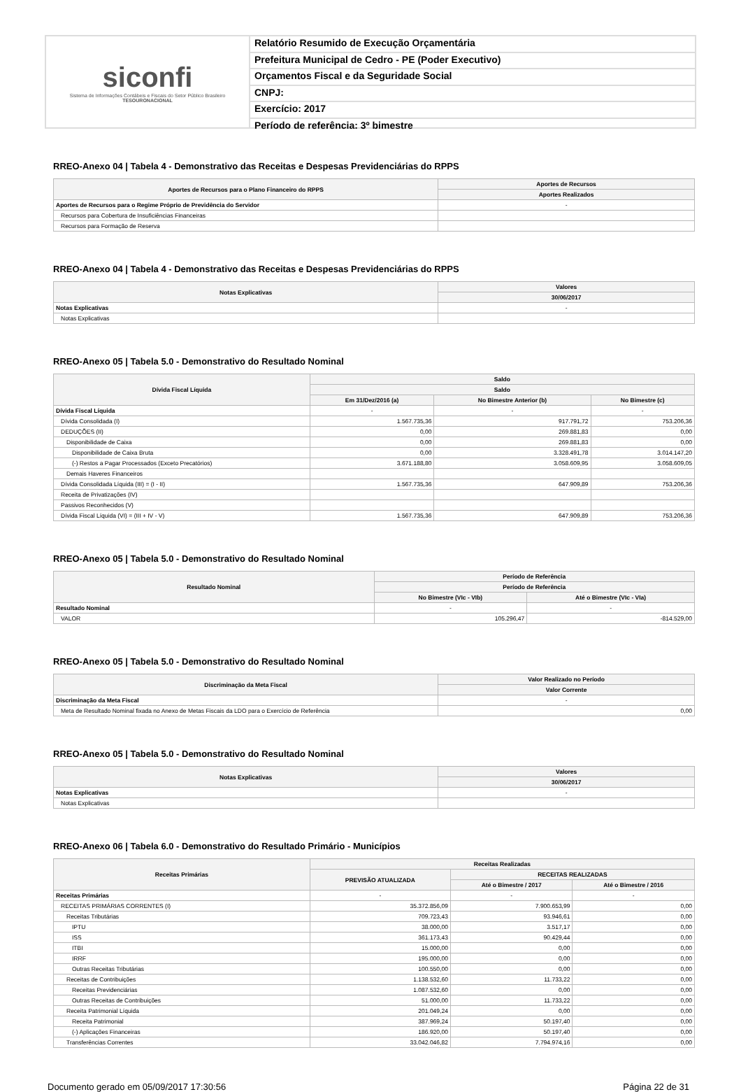siconfi
Sistema de Informações Contábeis e Fiscais do Setor Público Brasileiro
TESOURONACIONAL
Relatório Resumido de Execução Orçamentária
Prefeitura Municipal de Cedro - PE (Poder Executivo)
Orçamentos Fiscal e da Seguridade Social
CNPJ:
Exercício: 2017
Período de referência: 3º bimestre
RREO-Anexo 04 | Tabela 4 - Demonstrativo das Receitas e Despesas Previdenciárias do RPPS
| Aportes de Recursos para o Plano Financeiro do RPPS | Aportes de Recursos |
| --- | --- |
| | Aportes Realizados |
| Aportes de Recursos para o Regime Próprio de Previdência do Servidor | - |
| Recursos para Cobertura de Insuficiências Financeiras | |
| Recursos para Formação de Reserva | |
RREO-Anexo 04 | Tabela 4 - Demonstrativo das Receitas e Despesas Previdenciárias do RPPS
| Notas Explicativas | Valores |
| --- | --- |
| | 30/06/2017 |
| Notas Explicativas | - |
| Notas Explicativas | |
RREO-Anexo 05 | Tabela 5.0 - Demonstrativo do Resultado Nominal
| Dívida Fiscal Líquida | Saldo | | |
| --- | --- | --- | --- |
| | Saldo | | |
| | Em 31/Dez/2016 (a) | No Bimestre Anterior (b) | No Bimestre (c) |
| Dívida Fiscal Líquida | - | - | - |
| Dívida Consolidada (I) | 1.567.735,36 | 917.791,72 | 753.206,36 |
| DEDUÇÕES (II) | 0,00 | 269.881,83 | 0,00 |
| Disponibilidade de Caixa | 0,00 | 269.881,83 | 0,00 |
| Disponibilidade de Caixa Bruta | 0,00 | 3.328.491,78 | 3.014.147,20 |
| (-) Restos a Pagar Processados (Exceto Precatórios) | 3.671.188,80 | 3.058.609,95 | 3.058.609,05 |
| Demais Haveres Financeiros | | | |
| Dívida Consolidada Líquida (III) = (I - II) | 1.567.735,36 | 647.909,89 | 753.206,36 |
| Receita de Privatizações (IV) | | | |
| Passivos Reconhecidos (V) | | | |
| Dívida Fiscal Líquida (VI) = (III + IV - V) | 1.567.735,36 | 647.909,89 | 753.206,36 |
RREO-Anexo 05 | Tabela 5.0 - Demonstrativo do Resultado Nominal
| Resultado Nominal | Período de Referência | |
| --- | --- | --- |
| | Período de Referência | |
| | No Bimestre (VIc - VIb) | Até o Bimestre (VIc - VIa) |
| Resultado Nominal | - | - |
| VALOR | 105.296,47 | -814.529,00 |
RREO-Anexo 05 | Tabela 5.0 - Demonstrativo do Resultado Nominal
| Discriminação da Meta Fiscal | Valor Realizado no Período |
| --- | --- |
| | Valor Corrente |
| Discriminação da Meta Fiscal | - |
| Meta de Resultado Nominal fixada no Anexo de Metas Fiscais da LDO para o Exercício de Referência | 0,00 |
RREO-Anexo 05 | Tabela 5.0 - Demonstrativo do Resultado Nominal
| Notas Explicativas | Valores |
| --- | --- |
| | 30/06/2017 |
| Notas Explicativas | - |
| Notas Explicativas | |
RREO-Anexo 06 | Tabela 6.0 - Demonstrativo do Resultado Primário - Municípios
| Receitas Primárias | Receitas Realizadas | | |
| --- | --- | --- | --- |
| | PREVISÃO ATUALIZADA | RECEITAS REALIZADAS | |
| | | Até o Bimestre / 2017 | Até o Bimestre / 2016 |
| Receitas Primárias | - | - | - |
| RECEITAS PRIMÁRIAS CORRENTES (I) | 35.372.856,09 | 7.900.653,99 | 0,00 |
| Receitas Tributárias | 709.723,43 | 93.946,61 | 0,00 |
| IPTU | 38.000,00 | 3.517,17 | 0,00 |
| ISS | 361.173,43 | 90.429,44 | 0,00 |
| ITBI | 15.000,00 | 0,00 | 0,00 |
| IRRF | 195.000,00 | 0,00 | 0,00 |
| Outras Receitas Tributárias | 100.550,00 | 0,00 | 0,00 |
| Receitas de Contribuições | 1.138.532,60 | 11.733,22 | 0,00 |
| Receitas Previdenciárias | 1.087.532,60 | 0,00 | 0,00 |
| Outras Receitas de Contribuições | 51.000,00 | 11.733,22 | 0,00 |
| Receita Patrimonial Líquida | 201.049,24 | 0,00 | 0,00 |
| Receita Patrimonial | 387.969,24 | 50.197,40 | 0,00 |
| (-) Aplicações Financeiras | 186.920,00 | 50.197,40 | 0,00 |
| Transferências Correntes | 33.042.046,82 | 7.794.974,16 | 0,00 |
Documento gerado em 05/09/2017 17:30:56 Página 22 de 31